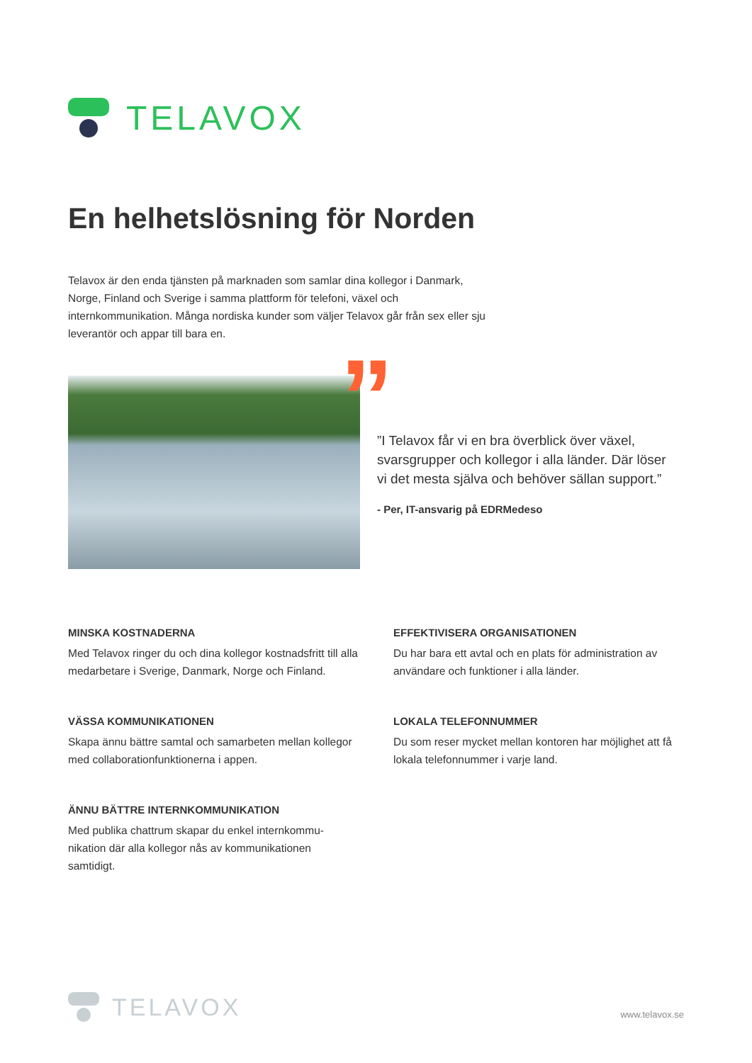TELAVOX
En helhetslösning för Norden
Telavox är den enda tjänsten på marknaden som samlar dina kollegor i Danmark, Norge, Finland och Sverige i samma plattform för telefoni, växel och internkommunikation. Många nordiska kunder som väljer Telavox går från sex eller sju leverantör och appar till bara en.
”
”I Telavox får vi en bra överblick över växel, svarsgrupper och kollegor i alla länder. Där löser vi det mesta själva och behöver sällan support.”
- Per, IT-ansvarig på EDRMedeso
MINSKA KOSTNADERNA
Med Telavox ringer du och dina kollegor kostnadsfritt till alla medarbetare i Sverige, Danmark, Norge och Finland.
EFFEKTIVISERA ORGANISATIONEN
Du har bara ett avtal och en plats för administration av användare och funktioner i alla länder.
VÄSSA KOMMUNIKATIONEN
Skapa ännu bättre samtal och samarbeten mellan kollegor med collaborationfunktionerna i appen.
LOKALA TELEFONNUMMER
Du som reser mycket mellan kontoren har möjlighet att få lokala telefonnummer i varje land.
ÄNNU BÄTTRE INTERNKOMMUNIKATION
Med publika chattrum skapar du enkel internkommu-nikation där alla kollegor nås av kommunikationen samtidigt.
TELAVOX
www.telavox.se